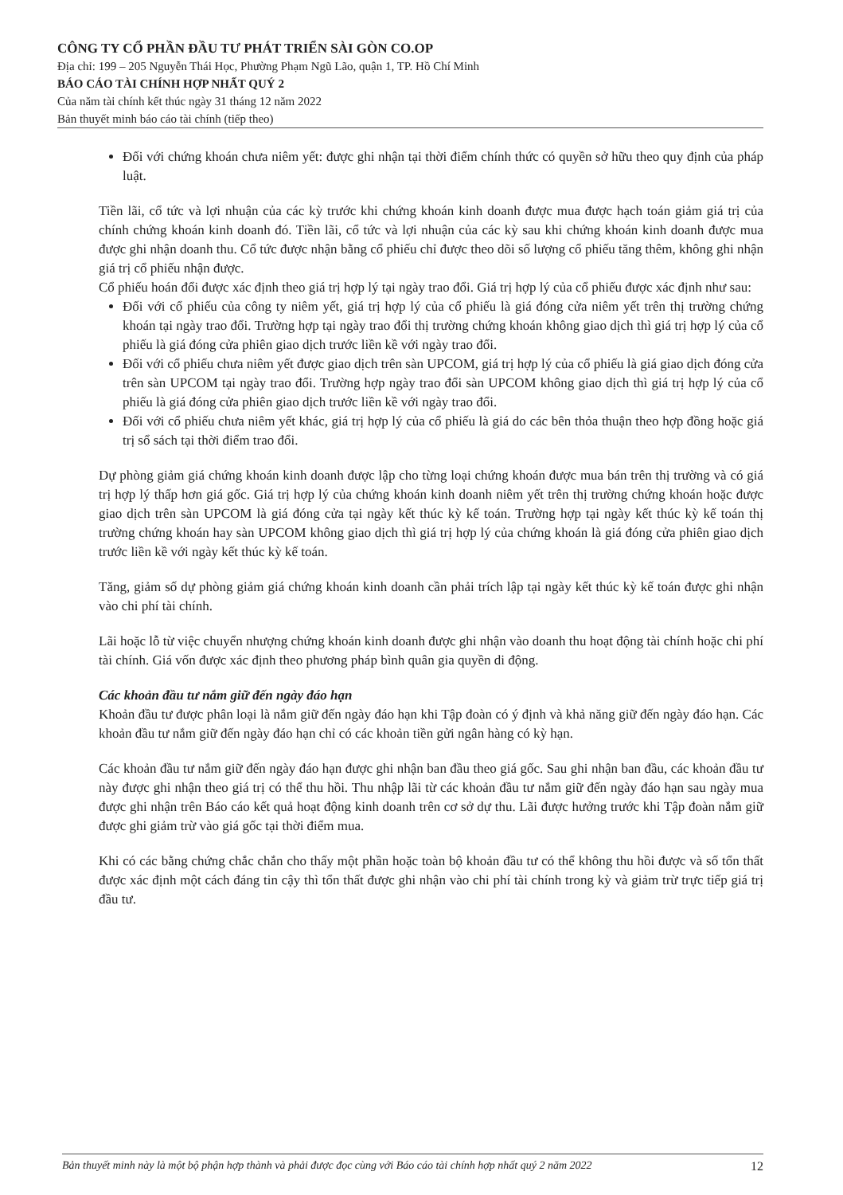CÔNG TY CỔ PHẦN ĐẦU TƯ PHÁT TRIỂN SÀI GÒN CO.OP
Địa chỉ: 199 – 205 Nguyễn Thái Học, Phường Phạm Ngũ Lão, quận 1, TP. Hồ Chí Minh
BÁO CÁO TÀI CHÍNH HỢP NHẤT QUÝ 2
Của năm tài chính kết thúc ngày 31 tháng 12 năm 2022
Bản thuyết minh báo cáo tài chính (tiếp theo)
Đối với chứng khoán chưa niêm yết: được ghi nhận tại thời điểm chính thức có quyền sở hữu theo quy định của pháp luật.
Tiền lãi, cổ tức và lợi nhuận của các kỳ trước khi chứng khoán kinh doanh được mua được hạch toán giảm giá trị của chính chứng khoán kinh doanh đó. Tiền lãi, cổ tức và lợi nhuận của các kỳ sau khi chứng khoán kinh doanh được mua được ghi nhận doanh thu. Cổ tức được nhận bằng cổ phiếu chỉ được theo dõi số lượng cổ phiếu tăng thêm, không ghi nhận giá trị cổ phiếu nhận được.
Cổ phiếu hoán đổi được xác định theo giá trị hợp lý tại ngày trao đổi. Giá trị hợp lý của cổ phiếu được xác định như sau:
Đối với cổ phiếu của công ty niêm yết, giá trị hợp lý của cổ phiếu là giá đóng cửa niêm yết trên thị trường chứng khoán tại ngày trao đổi. Trường hợp tại ngày trao đổi thị trường chứng khoán không giao dịch thì giá trị hợp lý của cổ phiếu là giá đóng cửa phiên giao dịch trước liền kề với ngày trao đổi.
Đối với cổ phiếu chưa niêm yết được giao dịch trên sàn UPCOM, giá trị hợp lý của cổ phiếu là giá giao dịch đóng cửa trên sàn UPCOM tại ngày trao đổi. Trường hợp ngày trao đổi sàn UPCOM không giao dịch thì giá trị hợp lý của cổ phiếu là giá đóng cửa phiên giao dịch trước liền kề với ngày trao đổi.
Đối với cổ phiếu chưa niêm yết khác, giá trị hợp lý của cổ phiếu là giá do các bên thỏa thuận theo hợp đồng hoặc giá trị sổ sách tại thời điểm trao đổi.
Dự phòng giảm giá chứng khoán kinh doanh được lập cho từng loại chứng khoán được mua bán trên thị trường và có giá trị hợp lý thấp hơn giá gốc. Giá trị hợp lý của chứng khoán kinh doanh niêm yết trên thị trường chứng khoán hoặc được giao dịch trên sàn UPCOM là giá đóng cửa tại ngày kết thúc kỳ kế toán. Trường hợp tại ngày kết thúc kỳ kế toán thị trường chứng khoán hay sàn UPCOM không giao dịch thì giá trị hợp lý của chứng khoán là giá đóng cửa phiên giao dịch trước liền kề với ngày kết thúc kỳ kế toán.
Tăng, giảm số dự phòng giảm giá chứng khoán kinh doanh cần phải trích lập tại ngày kết thúc kỳ kế toán được ghi nhận vào chi phí tài chính.
Lãi hoặc lỗ từ việc chuyển nhượng chứng khoán kinh doanh được ghi nhận vào doanh thu hoạt động tài chính hoặc chi phí tài chính. Giá vốn được xác định theo phương pháp bình quân gia quyền di động.
Các khoản đầu tư nắm giữ đến ngày đáo hạn
Khoản đầu tư được phân loại là nắm giữ đến ngày đáo hạn khi Tập đoàn có ý định và khả năng giữ đến ngày đáo hạn. Các khoản đầu tư nắm giữ đến ngày đáo hạn chỉ có các khoản tiền gửi ngân hàng có kỳ hạn.
Các khoản đầu tư nắm giữ đến ngày đáo hạn được ghi nhận ban đầu theo giá gốc. Sau ghi nhận ban đầu, các khoản đầu tư này được ghi nhận theo giá trị có thể thu hồi. Thu nhập lãi từ các khoản đầu tư nắm giữ đến ngày đáo hạn sau ngày mua được ghi nhận trên Báo cáo kết quả hoạt động kinh doanh trên cơ sở dự thu. Lãi được hưởng trước khi Tập đoàn nắm giữ được ghi giảm trừ vào giá gốc tại thời điểm mua.
Khi có các bằng chứng chắc chắn cho thấy một phần hoặc toàn bộ khoản đầu tư có thể không thu hồi được và số tổn thất được xác định một cách đáng tin cậy thì tổn thất được ghi nhận vào chi phí tài chính trong kỳ và giảm trừ trực tiếp giá trị đầu tư.
Bản thuyết minh này là một bộ phận hợp thành và phải được đọc cùng với Báo cáo tài chính hợp nhất quý 2 năm 2022 12